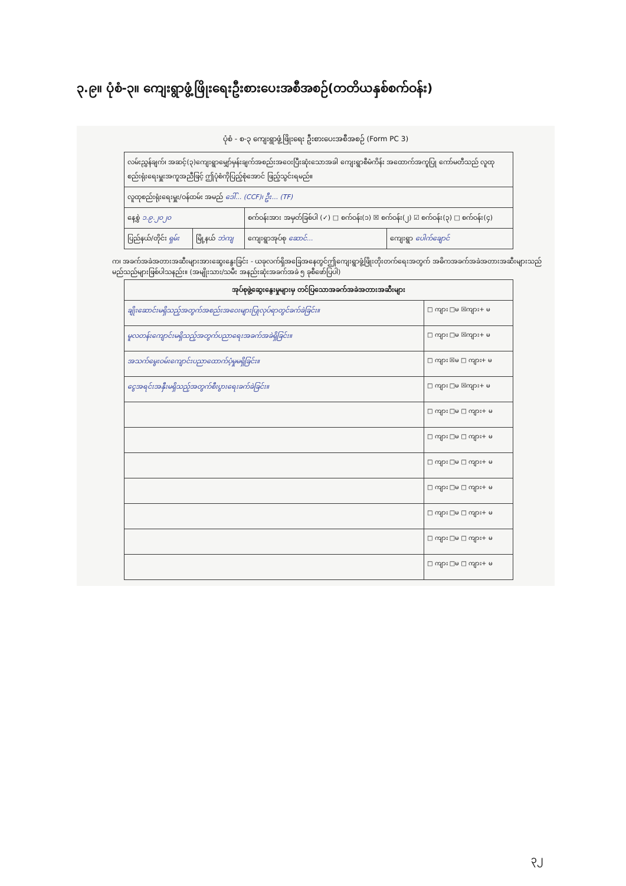၃.၉။ ပုံစံ-၃။ ကျေးရွာဖွံ့ဖြိုးရေးဦးစားပေးအစီအစဉ်(တတိယနှစ်စက်ဝန်း)
ပုံစံ - စ-၃ ကျေးရွာဖွံ့ဖြိုးရေး ဦးစားပေးအစီအစဉ် (Form PC 3)
| လမ်းညွှန်ချက်၊ အဆင့်(၃)ကျေးရွာမျှော်မှန်းချက်အစည်းအဝေးပြီးဆုံးသောအခါ ကျေးရွာစီမံကိန်း အထောက်အကူပြု ကော်မတီသည် လူထုစည်းရုံးရေးမှူးအကူအညီဖြင့် ဤပုံစံကိုပြည့်စုံအောင် ဖြည့်သွင်းရမည်။ | | | |
| လူထုစည်းရုံးရေးမှူး/ဝန်ထမ်း အမည် ဒေါ်... (CCF)၊ ဦး... (TF) | | | |
| နေ့စွဲ ၁.၉.၂၀၂၀ | | စက်ဝန်းအား အမှတ်ခြစ်ပါ (✓) □ စက်ဝန်း(၁) ☒ စက်ဝန်း(၂) ☑ စက်ဝန်း(၃) □ စက်ဝန်း(၄) | |
| ပြည်နယ်/တိုင်း ရှမ်း | မြို့နယ် ဘဲကျ | ကျေးရွာအုပ်စု ဆောင်... | ကျေးရွာ ပေါက်ချောင် |
က၊ အခက်အခဲအတားအဆီးများအားဆွေးနွေးခြင်း - ယခုလက်ရှိအခြေအနေတွင်ဤကျေးရွာဖွံ့ဖြိုးတိုးတက်ရေးအတွက် အဓိကအခက်အခဲအတားအဆီးများသည် မည်သည်များဖြစ်ပါသနည်း။ (အမျိုးသား/သမီး အနည်းဆုံးအခက်အခဲ ၅ ခုစီဖော်ပြပါ)
| အုပ်စုဖွဲ့ဆွေးနွေးမှုများမှ တင်ပြသောအခက်အခဲအတားအဆီးများ | |
| --- | --- |
| ချိုးဆောင်းမရှိသည့်အတွက်အစည်းအဝေးများပြုလုပ်ရာတွင်ခက်ခဲခြင်း။ | □ ကျား □မ ☒ကျား+ မ |
| မူလတန်းကျောင်းမရှိသည့်အတွက်ပညာရေးအခက်အခဲရှိခြင်း။ | □ ကျား □မ ☒ကျား+ မ |
| အသက်မွေးဝမ်းကျောင်းပညာထောက်ပံ့မှုမရှိခြင်း။ | □ ကျား ☒မ □ ကျား+ မ |
| ငွေအရင်းအနှီးမရှိသည့်အတွက်စီးပွားရေးခက်ခဲခြင်း။ | □ ကျား □မ ☒ကျား+ မ |
| | □ ကျား □မ □ ကျား+ မ |
| | □ ကျား □မ □ ကျား+ မ |
| | □ ကျား □မ □ ကျား+ မ |
| | □ ကျား □မ □ ကျား+ မ |
| | □ ကျား □မ □ ကျား+ မ |
| | □ ကျား □မ □ ကျား+ မ |
| | □ ကျား □မ □ ကျား+ မ |
၃၂